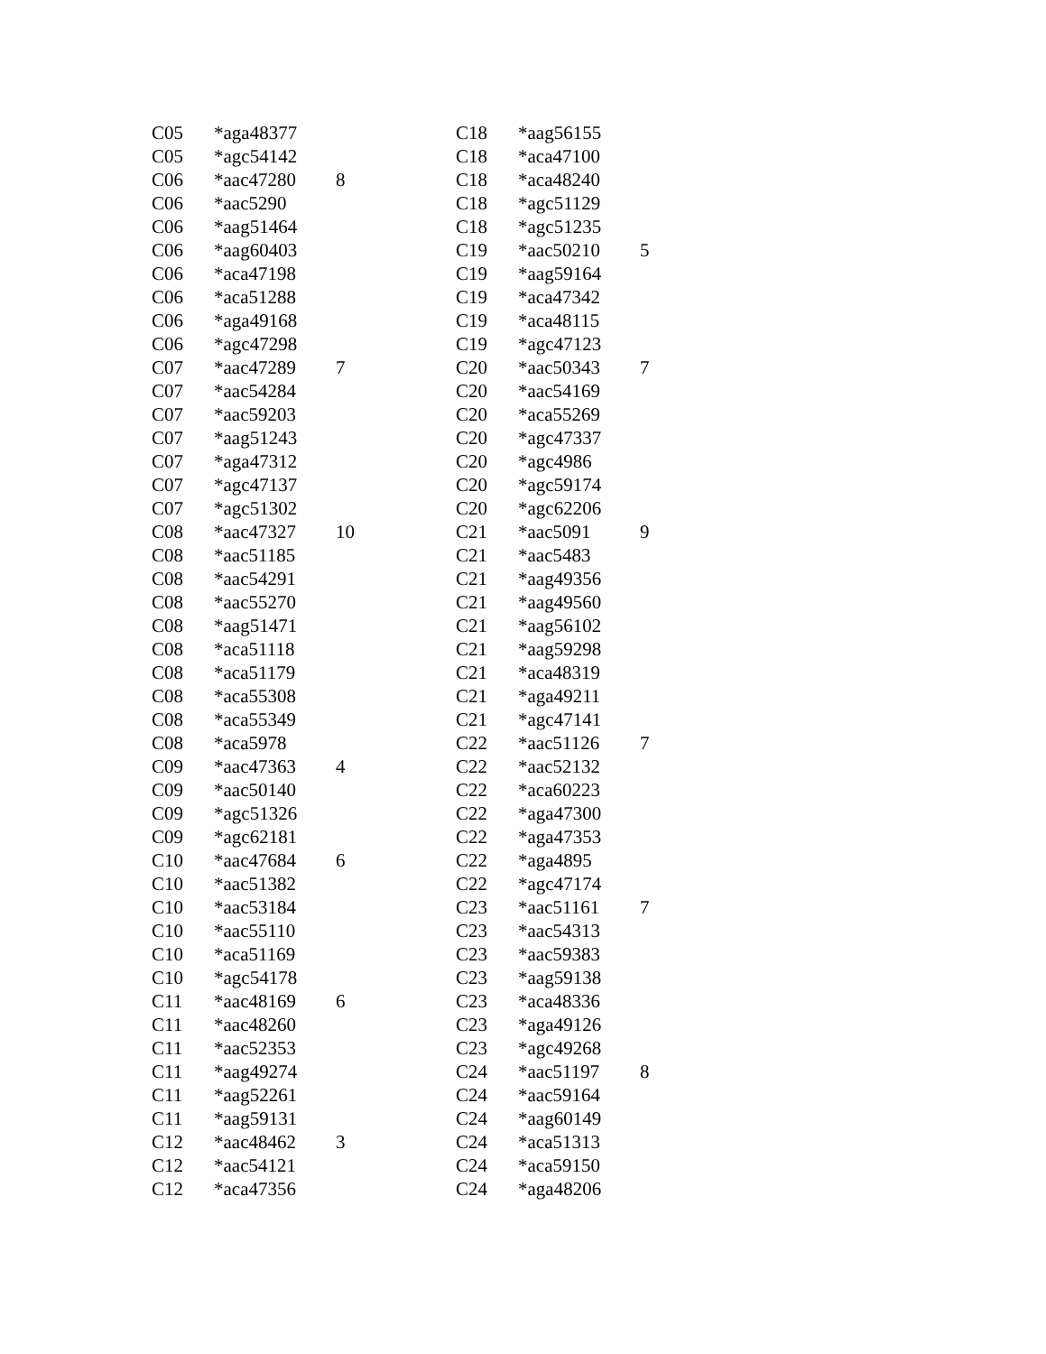| C05 | *aga48377 | |
| C05 | *agc54142 | |
| C06 | *aac47280 | 8 |
| C06 | *aac5290 | |
| C06 | *aag51464 | |
| C06 | *aag60403 | |
| C06 | *aca47198 | |
| C06 | *aca51288 | |
| C06 | *aga49168 | |
| C06 | *agc47298 | |
| C07 | *aac47289 | 7 |
| C07 | *aac54284 | |
| C07 | *aac59203 | |
| C07 | *aag51243 | |
| C07 | *aga47312 | |
| C07 | *agc47137 | |
| C07 | *agc51302 | |
| C08 | *aac47327 | 10 |
| C08 | *aac51185 | |
| C08 | *aac54291 | |
| C08 | *aac55270 | |
| C08 | *aag51471 | |
| C08 | *aca51118 | |
| C08 | *aca51179 | |
| C08 | *aca55308 | |
| C08 | *aca55349 | |
| C08 | *aca5978 | |
| C09 | *aac47363 | 4 |
| C09 | *aac50140 | |
| C09 | *agc51326 | |
| C09 | *agc62181 | |
| C10 | *aac47684 | 6 |
| C10 | *aac51382 | |
| C10 | *aac53184 | |
| C10 | *aac55110 | |
| C10 | *aca51169 | |
| C10 | *agc54178 | |
| C11 | *aac48169 | 6 |
| C11 | *aac48260 | |
| C11 | *aac52353 | |
| C11 | *aag49274 | |
| C11 | *aag52261 | |
| C11 | *aag59131 | |
| C12 | *aac48462 | 3 |
| C12 | *aac54121 | |
| C12 | *aca47356 | |
| C18 | *aag56155 | |
| C18 | *aca47100 | |
| C18 | *aca48240 | |
| C18 | *agc51129 | |
| C18 | *agc51235 | |
| C19 | *aac50210 | 5 |
| C19 | *aag59164 | |
| C19 | *aca47342 | |
| C19 | *aca48115 | |
| C19 | *agc47123 | |
| C20 | *aac50343 | 7 |
| C20 | *aac54169 | |
| C20 | *aca55269 | |
| C20 | *agc47337 | |
| C20 | *agc4986 | |
| C20 | *agc59174 | |
| C20 | *agc62206 | |
| C21 | *aac5091 | 9 |
| C21 | *aac5483 | |
| C21 | *aag49356 | |
| C21 | *aag49560 | |
| C21 | *aag56102 | |
| C21 | *aag59298 | |
| C21 | *aca48319 | |
| C21 | *aga49211 | |
| C21 | *agc47141 | |
| C22 | *aac51126 | 7 |
| C22 | *aac52132 | |
| C22 | *aca60223 | |
| C22 | *aga47300 | |
| C22 | *aga47353 | |
| C22 | *aga4895 | |
| C22 | *agc47174 | |
| C23 | *aac51161 | 7 |
| C23 | *aac54313 | |
| C23 | *aac59383 | |
| C23 | *aag59138 | |
| C23 | *aca48336 | |
| C23 | *aga49126 | |
| C23 | *agc49268 | |
| C24 | *aac51197 | 8 |
| C24 | *aac59164 | |
| C24 | *aag60149 | |
| C24 | *aca51313 | |
| C24 | *aca59150 | |
| C24 | *aga48206 | |